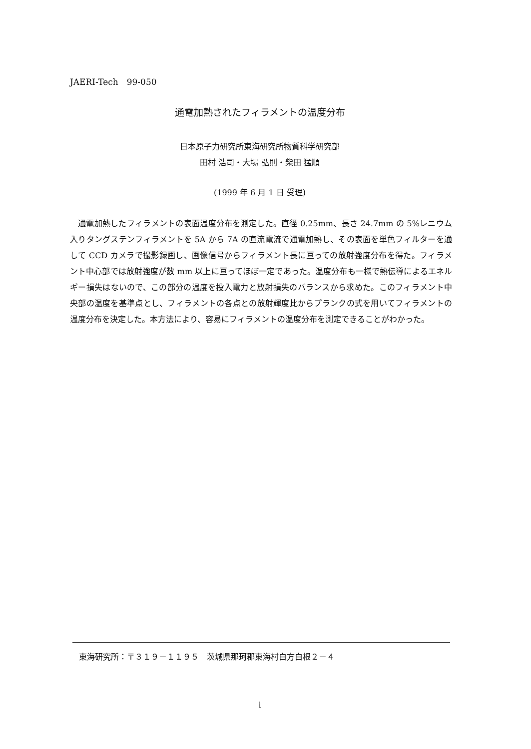JAERI-Tech　99-050
通電加熱されたフィラメントの温度分布
日本原子力研究所東海研究所物質科学研究部
田村 浩司・大場 弘則・柴田 猛順
(1999 年 6 月 1 日 受理)
通電加熱したフィラメントの表面温度分布を測定した。直径 0.25mm、長さ 24.7mm の 5%レニウム入りタングステンフィラメントを 5A から 7A の直流電流で通電加熱し、その表面を単色フィルターを通して CCD カメラで撮影録画し、画像信号からフィラメント長に亘っての放射強度分布を得た。フィラメント中心部では放射強度が数 mm 以上に亘ってほぼ一定であった。温度分布も一様で熱伝導によるエネルギー損失はないので、この部分の温度を投入電力と放射損失のバランスから求めた。このフィラメント中央部の温度を基準点とし、フィラメントの各点との放射輝度比からプランクの式を用いてフィラメントの温度分布を決定した。本方法により、容易にフィラメントの温度分布を測定できることがわかった。
東海研究所：〒３１９－１１９５　茨城県那珂郡東海村白方白根２－４
i